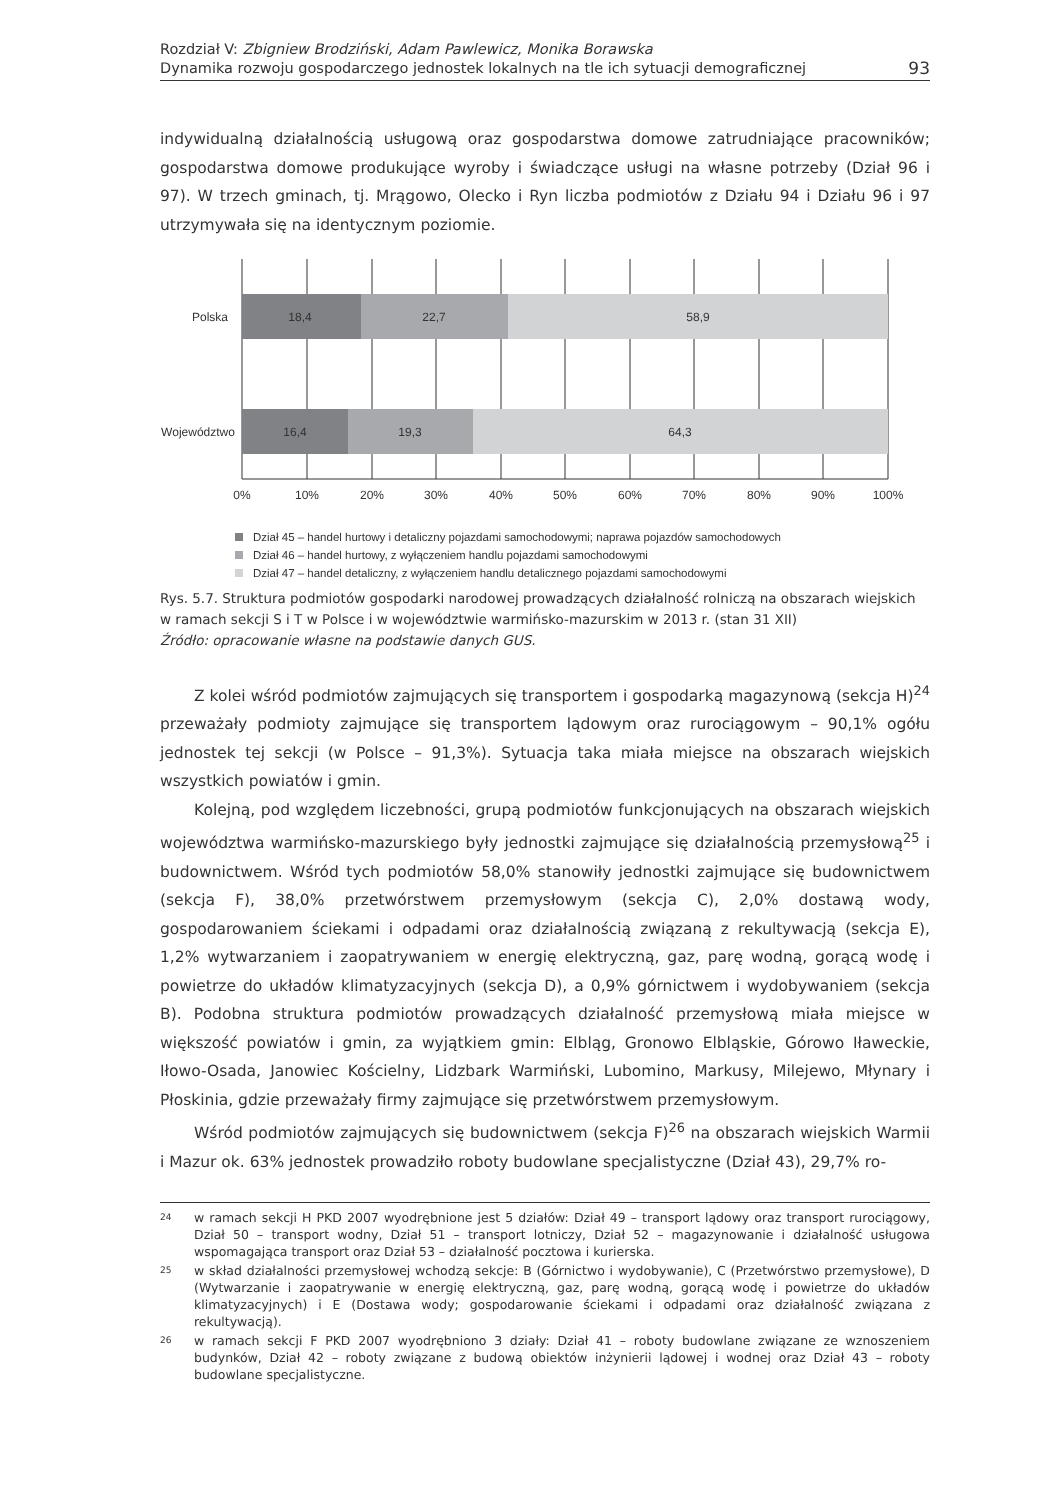Rozdział V: Zbigniew Brodziński, Adam Pawlewicz, Monika Borawska
Dynamika rozwoju gospodarczego jednostek lokalnych na tle ich sytuacji demograficznej
93
indywidualną działalnością usługową oraz gospodarstwa domowe zatrudniające pracowników; gospodarstwa domowe produkujące wyroby i świadczące usługi na własne potrzeby (Dział 96 i 97). W trzech gminach, tj. Mrągowo, Olecko i Ryn liczba podmiotów z Działu 94 i Działu 96 i 97 utrzymywała się na identycznym poziomie.
18,4
22,7
58,9
16,4
19,3
64,3
Polska
Województwo
0%
10%
20%
30%
40%
50%
60%
70%
80%
90%
100%
Dział 45 – handel hurtowy i detaliczny pojazdami samochodowymi; naprawa pojazdów samochodowych
Dział 46 – handel hurtowy, z wyłączeniem handlu pojazdami samochodowymi
Dział 47 – handel detaliczny, z wyłączeniem handlu detalicznego pojazdami samochodowymi
Rys. 5.7. Struktura podmiotów gospodarki narodowej prowadzących działalność rolniczą na obszarach wiejskich w ramach sekcji S i T w Polsce i w województwie warmińsko-mazurskim w 2013 r. (stan 31 XII)
Źródło: opracowanie własne na podstawie danych GUS.
Z kolei wśród podmiotów zajmujących się transportem i gospodarką magazynową (sekcja H)<sup>24</sup> przeważały podmioty zajmujące się transportem lądowym oraz rurociągowym – 90,1% ogółu jednostek tej sekcji (w Polsce – 91,3%). Sytuacja taka miała miejsce na obszarach wiejskich wszystkich powiatów i gmin.
Kolejną, pod względem liczebności, grupą podmiotów funkcjonujących na obszarach wiejskich województwa warmińsko-mazurskiego były jednostki zajmujące się działalnością przemysłową<sup>25</sup> i budownictwem. Wśród tych podmiotów 58,0% stanowiły jednostki zajmujące się budownictwem (sekcja F), 38,0% przetwórstwem przemysłowym (sekcja C), 2,0% dostawą wody, gospodarowaniem ściekami i odpadami oraz działalnością związaną z rekultywacją (sekcja E), 1,2% wytwarzaniem i zaopatrywaniem w energię elektryczną, gaz, parę wodną, gorącą wodę i powietrze do układów klimatyzacyjnych (sekcja D), a 0,9% górnictwem i wydobywaniem (sekcja B). Podobna struktura podmiotów prowadzących działalność przemysłową miała miejsce w większość powiatów i gmin, za wyjątkiem gmin: Elbląg, Gronowo Elbląskie, Górowo Iławeckie, Iłowo-Osada, Janowiec Kościelny, Lidzbark Warmiński, Lubomino, Markusy, Milejewo, Młynary i Płoskinia, gdzie przeważały firmy zajmujące się przetwórstwem przemysłowym.
Wśród podmiotów zajmujących się budownictwem (sekcja F)<sup>26</sup> na obszarach wiejskich Warmii i Mazur ok. 63% jednostek prowadziło roboty budowlane specjalistyczne (Dział 43), 29,7% ro-
24 w ramach sekcji H PKD 2007 wyodrębnione jest 5 działów: Dział 49 – transport lądowy oraz transport rurociągowy, Dział 50 – transport wodny, Dział 51 – transport lotniczy, Dział 52 – magazynowanie i działalność usługowa wspomagająca transport oraz Dział 53 – działalność pocztowa i kurierska.
25 w skład działalności przemysłowej wchodzą sekcje: B (Górnictwo i wydobywanie), C (Przetwórstwo przemysłowe), D (Wytwarzanie i zaopatrywanie w energię elektryczną, gaz, parę wodną, gorącą wodę i powietrze do układów klimatyzacyjnych) i E (Dostawa wody; gospodarowanie ściekami i odpadami oraz działalność związana z rekultywacją).
26 w ramach sekcji F PKD 2007 wyodrębniono 3 działy: Dział 41 – roboty budowlane związane ze wznoszeniem budynków, Dział 42 – roboty związane z budową obiektów inżynierii lądowej i wodnej oraz Dział 43 – roboty budowlane specjalistyczne.